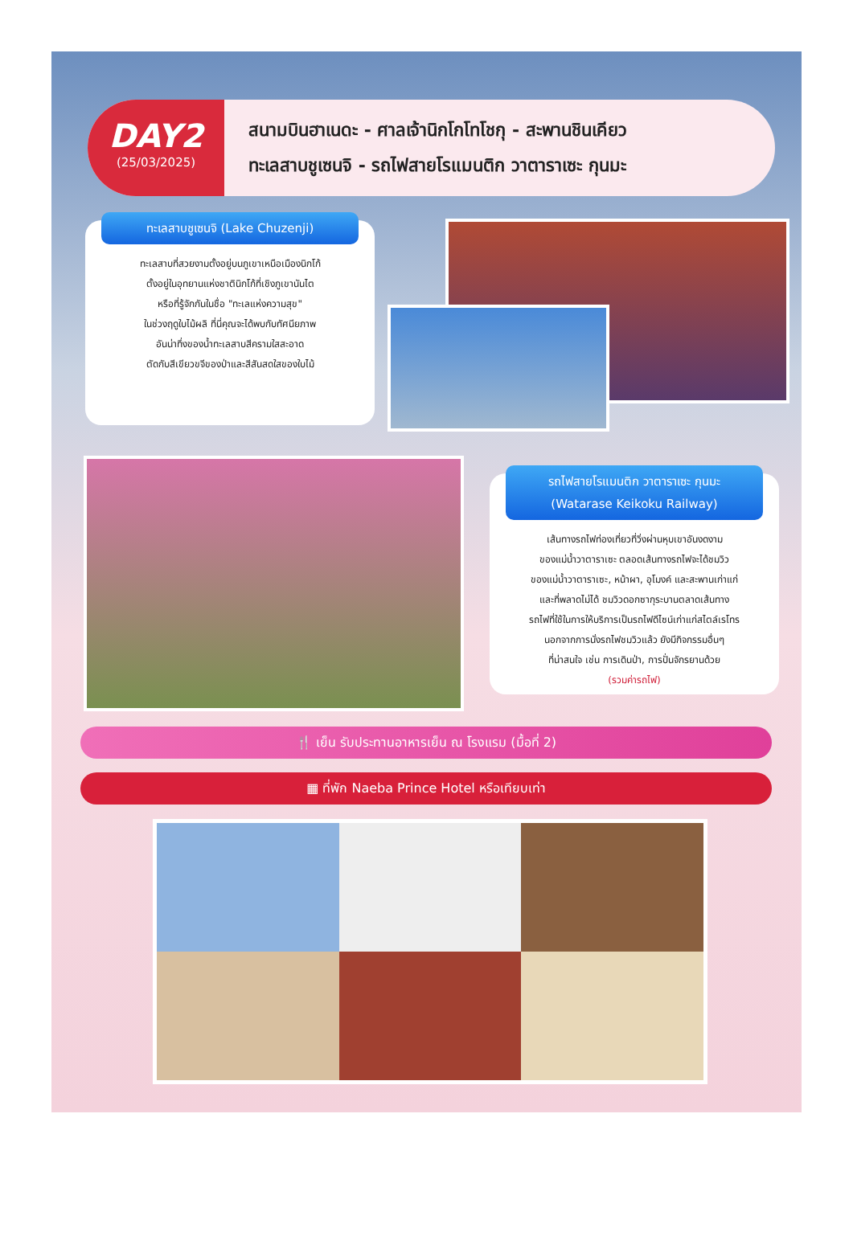DAY2
(25/03/2025)
สนามบินฮาเนดะ - ศาลเจ้านิกโกโทโชกุ - สะพานชินเคียว
ทะเลสาบชูเซนจิ - รถไฟสายโรแมนติก วาตาราเซะ กุนมะ
ทะเลสาบชูเซนจิ (Lake Chuzenji)
ทะเลสาบที่สวยงามตั้งอยู่บนภูเขาเหนือเมืองนิกโก้
ตั้งอยู่ในอุทยานแห่งชาตินิกโก้ที่เชิงภูเขานันไต
หรือที่รู้จักกันในชื่อ "ทะเลแห่งความสุข"
ในช่วงฤดูใบไม้ผลิ ที่นี่คุณจะได้พบกับทัศนียภาพ
อันน่าทึ่งของน้ำทะเลสาบสีครามใสสะอาด
ตัดกับสีเขียวขจีของป่าและสีสันสดใสของใบไม้
รถไฟสายโรแมนติก วาตาราเซะ กุนมะ
(Watarase Keikoku Railway)
เส้นทางรถไฟท่องเที่ยวที่วิ่งผ่านหุบเขาอันงดงาม
ของแม่น้ำวาตาราเซะ ตลอดเส้นทางรถไฟจะได้ชมวิว
ของแม่น้ำวาตาราเซะ, หน้าผา, อุโมงค์ และสะพานเก่าแก่
และที่พลาดไม่ได้ ชมวิวดอกซากุระบานตลาดเส้นทาง
รถไฟที่ใช้ในการให้บริการเป็นรถไฟดีไซน์เก่าแก่สไตล์เรโทร
นอกจากการนั่งรถไฟชมวิวแล้ว ยังมีกิจกรรมอื่นๆ
ที่น่าสนใจ เช่น การเดินป่า, การปั่นจักรยานด้วย
(รวมค่ารถไฟ)
🍴 เย็น รับประทานอาหารเย็น ณ โรงแรม (มื้อที่ 2)
▦ ที่พัก Naeba Prince Hotel หรือเทียบเท่า